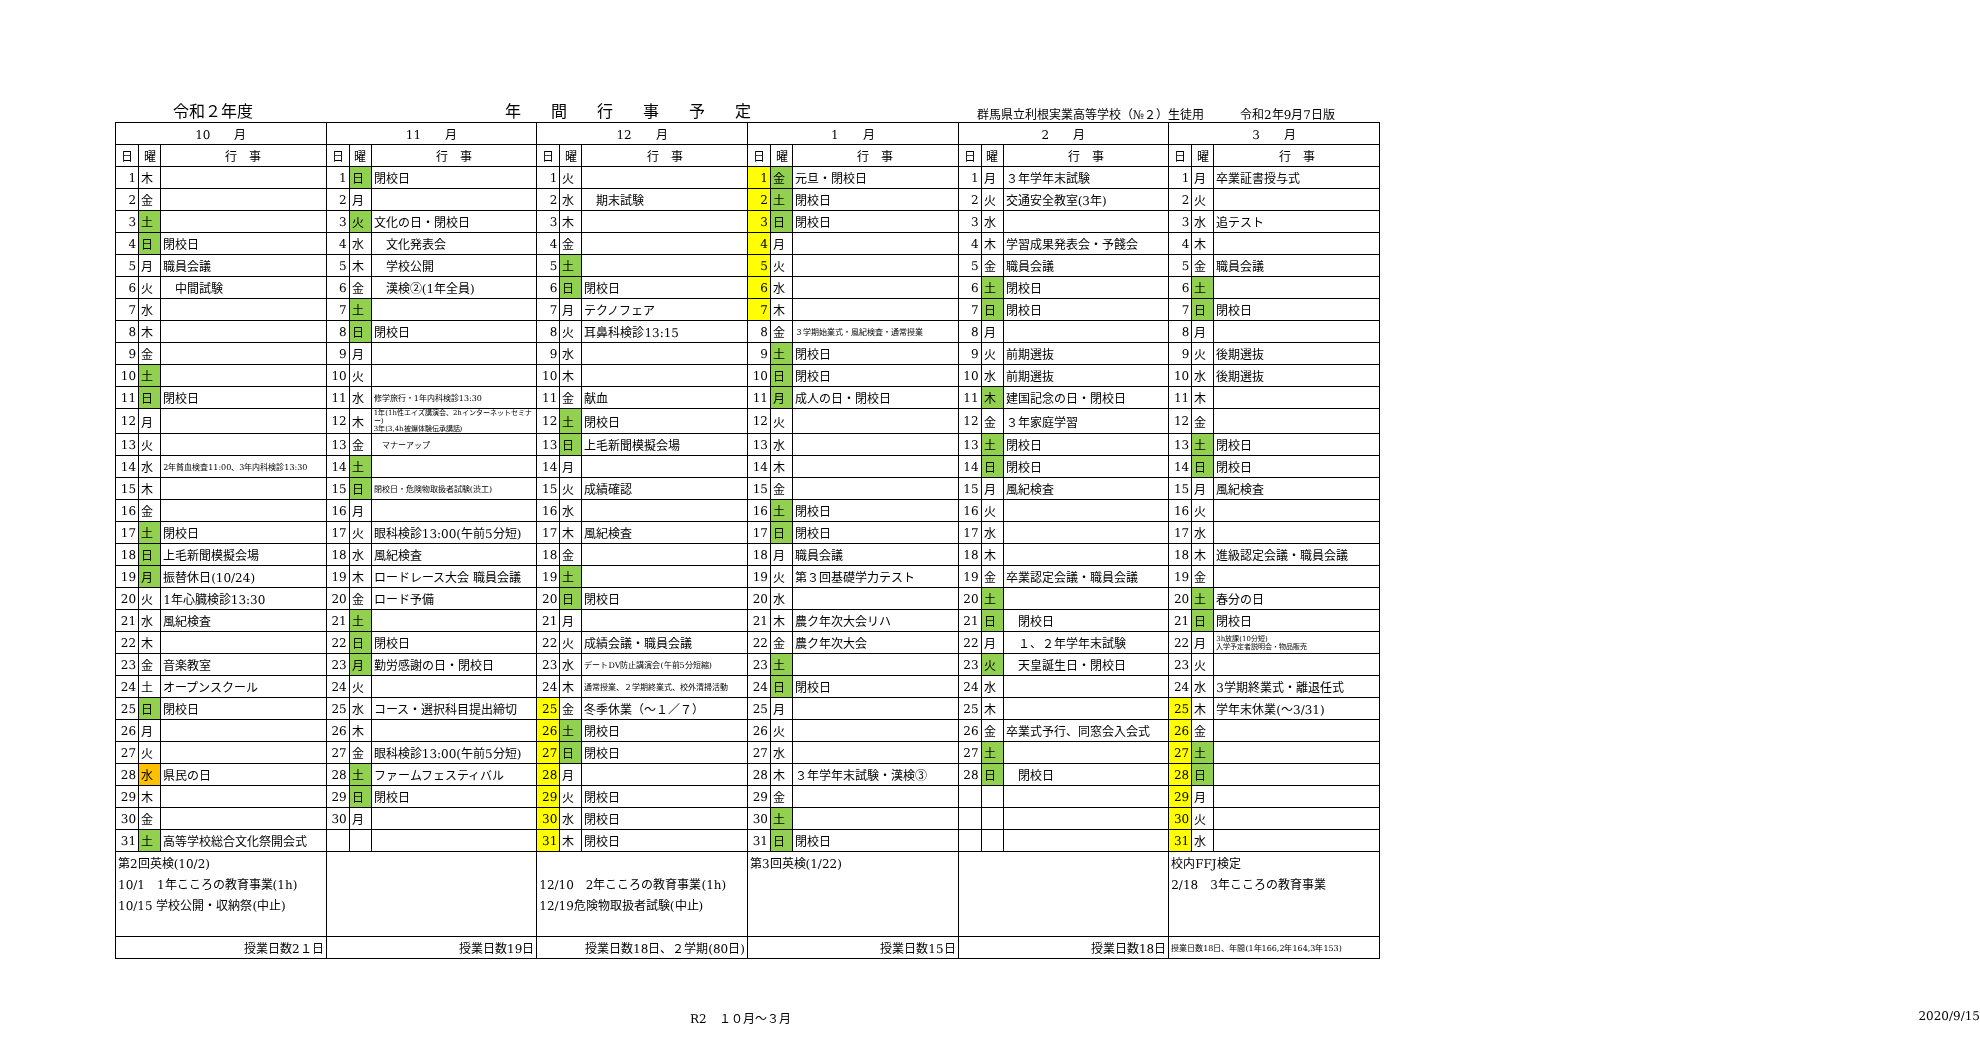令和２年度 年間行事予定 群馬県立利根実業高等学校（№２）生徒用　　　令和2年9月7日版
| 10 月 | | | 11 月 | | | 12 月 | | | 1 月 | | | 2 月 | | | 3 月 | | |
| --- | --- | --- | --- | --- | --- | --- | --- | --- | --- | --- | --- | --- | --- | --- | --- | --- | --- |
| 日 | 曜 | 行 事 | 日 | 曜 | 行 事 | 日 | 曜 | 行 事 | 日 | 曜 | 行 事 | 日 | 曜 | 行 事 | 日 | 曜 | 行 事 |
| 1 | 木 | | 1 | 日 | 閉校日 | 1 | 火 | | 1 | 金 | 元旦・閉校日 | 1 | 月 | ３年学年末試験 | 1 | 月 | 卒業証書授与式 |
| 2 | 金 | | 2 | 月 | | 2 | 水 | 期末試験 | 2 | 土 | 閉校日 | 2 | 火 | 交通安全教室(3年) | 2 | 火 | |
| 3 | 土 | | 3 | 火 | 文化の日・閉校日 | 3 | 木 | | 3 | 日 | 閉校日 | 3 | 水 | | 3 | 水 | 追テスト |
| 4 | 日 | 閉校日 | 4 | 水 | 文化発表会 | 4 | 金 | | 4 | 月 | | 4 | 木 | 学習成果発表会・予餞会 | 4 | 木 | |
| 5 | 月 | 職員会議 | 5 | 木 | 学校公開 | 5 | 土 | | 5 | 火 | | 5 | 金 | 職員会議 | 5 | 金 | 職員会議 |
| 6 | 火 | 中間試験 | 6 | 金 | 漢検②(1年全員) | 6 | 日 | 閉校日 | 6 | 水 | | 6 | 土 | 閉校日 | 6 | 土 | |
| 7 | 水 | | 7 | 土 | | 7 | 月 | テクノフェア | 7 | 木 | | 7 | 日 | 閉校日 | 7 | 日 | 閉校日 |
| 8 | 木 | | 8 | 日 | 閉校日 | 8 | 火 | 耳鼻科検診13:15 | 8 | 金 | ３学期始業式・風紀検査・通常授業 | 8 | 月 | | 8 | 月 | |
| 9 | 金 | | 9 | 月 | | 9 | 水 | | 9 | 土 | 閉校日 | 9 | 火 | 前期選抜 | 9 | 火 | 後期選抜 |
| 10 | 土 | | 10 | 火 | | 10 | 木 | | 10 | 日 | 閉校日 | 10 | 水 | 前期選抜 | 10 | 水 | 後期選抜 |
| 11 | 日 | 閉校日 | 11 | 水 | 修学旅行・1年内科検診13:30 | 11 | 金 | 献血 | 11 | 月 | 成人の日・閉校日 | 11 | 木 | 建国記念の日・閉校日 | 11 | 木 | |
| 12 | 月 | | 12 | 木 | 1年(1h性エイズ講演会、2hインターネットセミナー) 3年(3,4h被爆体験伝承講話) | 12 | 土 | 閉校日 | 12 | 火 | | 12 | 金 | ３年家庭学習 | 12 | 金 | |
| 13 | 火 | | 13 | 金 | マナーアップ | 13 | 日 | 上毛新聞模擬会場 | 13 | 水 | | 13 | 土 | 閉校日 | 13 | 土 | 閉校日 |
| 14 | 水 | 2年貧血検査11:00、3年内科検診13:30 | 14 | 土 | | 14 | 月 | | 14 | 木 | | 14 | 日 | 閉校日 | 14 | 日 | 閉校日 |
| 15 | 木 | | 15 | 日 | 閉校日・危険物取扱者試験(渋工) | 15 | 火 | 成績確認 | 15 | 金 | | 15 | 月 | 風紀検査 | 15 | 月 | 風紀検査 |
| 16 | 金 | | 16 | 月 | | 16 | 水 | | 16 | 土 | 閉校日 | 16 | 火 | | 16 | 火 | |
| 17 | 土 | 閉校日 | 17 | 火 | 眼科検診13:00(午前5分短) | 17 | 木 | 風紀検査 | 17 | 日 | 閉校日 | 17 | 水 | | 17 | 水 | |
| 18 | 日 | 上毛新聞模擬会場 | 18 | 水 | 風紀検査 | 18 | 金 | | 18 | 月 | 職員会議 | 18 | 木 | | 18 | 木 | 進級認定会議・職員会議 |
| 19 | 月 | 振替休日(10/24) | 19 | 木 | ロードレース大会 職員会議 | 19 | 土 | | 19 | 火 | 第３回基礎学力テスト | 19 | 金 | 卒業認定会議・職員会議 | 19 | 金 | |
| 20 | 火 | 1年心臓検診13:30 | 20 | 金 | ロード予備 | 20 | 日 | 閉校日 | 20 | 水 | | 20 | 土 | | 20 | 土 | 春分の日 |
| 21 | 水 | 風紀検査 | 21 | 土 | | 21 | 月 | | 21 | 木 | 農ク年次大会リハ | 21 | 日 | 閉校日 | 21 | 日 | 閉校日 |
| 22 | 木 | | 22 | 日 | 閉校日 | 22 | 火 | 成績会議・職員会議 | 22 | 金 | 農ク年次大会 | 22 | 月 | １、２年学年末試験 | 22 | 月 | 3h放課(10分短) 入学予定者説明会・物品販売 |
| 23 | 金 | 音楽教室 | 23 | 月 | 勤労感謝の日・閉校日 | 23 | 水 | デートDV防止講演会(午前5分短縮) | 23 | 土 | | 23 | 火 | 天皇誕生日・閉校日 | 23 | 火 | |
| 24 | 土 | オープンスクール | 24 | 火 | | 24 | 木 | 通常授業、２学期終業式、校外清掃活動 | 24 | 日 | 閉校日 | 24 | 水 | | 24 | 水 | 3学期終業式・離退任式 |
| 25 | 日 | 閉校日 | 25 | 水 | コース・選択科目提出締切 | 25 | 金 | 冬季休業（～１／７） | 25 | 月 | | 25 | 木 | | 25 | 木 | 学年末休業(～3/31) |
| 26 | 月 | | 26 | 木 | | 26 | 土 | 閉校日 | 26 | 火 | | 26 | 金 | 卒業式予行、同窓会入会式 | 26 | 金 | |
| 27 | 火 | | 27 | 金 | 眼科検診13:00(午前5分短) | 27 | 日 | 閉校日 | 27 | 水 | | 27 | 土 | | 27 | 土 | |
| 28 | 水 | 県民の日 | 28 | 土 | ファームフェスティバル | 28 | 月 | | 28 | 木 | ３年学年末試験・漢検③ | 28 | 日 | 閉校日 | 28 | 日 | |
| 29 | 木 | | 29 | 日 | 閉校日 | 29 | 火 | 閉校日 | 29 | 金 | | | | | 29 | 月 | |
| 30 | 金 | | 30 | 月 | | 30 | 水 | 閉校日 | 30 | 土 | | | | | 30 | 火 | |
| 31 | 土 | 高等学校総合文化祭開会式 | | | | 31 | 木 | 閉校日 | 31 | 日 | 閉校日 | | | | 31 | 水 | |
| 第2回英検(10/2) | | | | | | | | | 第3回英検(1/22) | | | | | | 校内FFJ検定 | | |
| 10/1 1年こころの教育事業(1h) | | | | | | 12/10 2年こころの教育事業(1h) | | | | | | | | | 2/18 3年こころの教育事業 | | |
| 10/15 学校公開・収納祭(中止) | | | | | | 12/19危険物取扱者試験(中止) | | | | | | | | | | | |
| 授業日数2１日 | | | 授業日数19日 | | | 授業日数18日、２学期(80日) | | | 授業日数15日 | | | 授業日数18日 | | | 授業日数18日、年間(1年166,2年164,3年153) | | |
R2　１０月～３月 2020/9/15